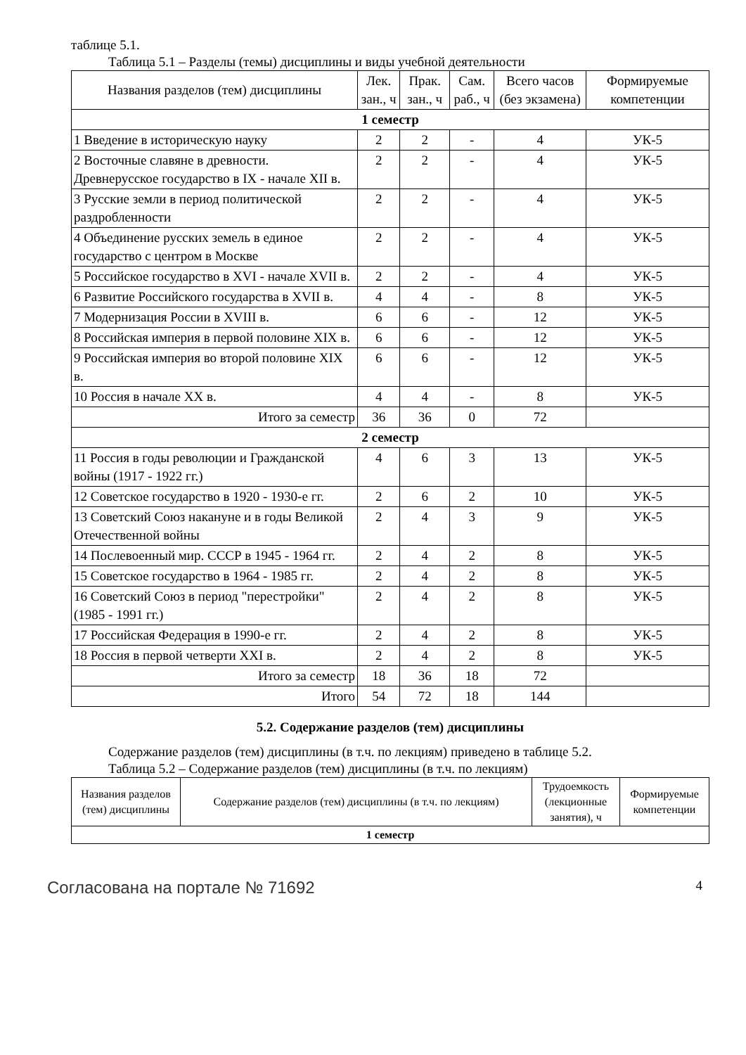таблице 5.1.
Таблица 5.1 – Разделы (темы) дисциплины и виды учебной деятельности
| Названия разделов (тем) дисциплины | Лек. зан., ч | Прак. зан., ч | Сам. раб., ч | Всего часов (без экзамена) | Формируемые компетенции |
| --- | --- | --- | --- | --- | --- |
| 1 семестр | | | | | |
| 1 Введение в историческую науку | 2 | 2 | - | 4 | УК-5 |
| 2 Восточные славяне в древности. Древнерусское государство в IX - начале XII в. | 2 | 2 | - | 4 | УК-5 |
| 3 Русские земли в период политической раздробленности | 2 | 2 | - | 4 | УК-5 |
| 4 Объединение русских земель в единое государство с центром в Москве | 2 | 2 | - | 4 | УК-5 |
| 5 Российское государство в XVI - начале XVII в. | 2 | 2 | - | 4 | УК-5 |
| 6 Развитие Российского государства в XVII в. | 4 | 4 | - | 8 | УК-5 |
| 7 Модернизация России в XVIII в. | 6 | 6 | - | 12 | УК-5 |
| 8 Российская империя в первой половине XIX в. | 6 | 6 | - | 12 | УК-5 |
| 9 Российская империя во второй половине XIX в. | 6 | 6 | - | 12 | УК-5 |
| 10 Россия в начале XX в. | 4 | 4 | - | 8 | УК-5 |
| Итого за семестр | 36 | 36 | 0 | 72 | |
| 2 семестр | | | | | |
| 11 Россия в годы революции и Гражданской войны (1917 - 1922 гг.) | 4 | 6 | 3 | 13 | УК-5 |
| 12 Советское государство в 1920 - 1930-е гг. | 2 | 6 | 2 | 10 | УК-5 |
| 13 Советский Союз накануне и в годы Великой Отечественной войны | 2 | 4 | 3 | 9 | УК-5 |
| 14 Послевоенный мир. СССР в 1945 - 1964 гг. | 2 | 4 | 2 | 8 | УК-5 |
| 15 Советское государство в 1964 - 1985 гг. | 2 | 4 | 2 | 8 | УК-5 |
| 16 Советский Союз в период "перестройки" (1985 - 1991 гг.) | 2 | 4 | 2 | 8 | УК-5 |
| 17 Российская Федерация в 1990-е гг. | 2 | 4 | 2 | 8 | УК-5 |
| 18 Россия в первой четверти XXI в. | 2 | 4 | 2 | 8 | УК-5 |
| Итого за семестр | 18 | 36 | 18 | 72 | |
| Итого | 54 | 72 | 18 | 144 | |
5.2. Содержание разделов (тем) дисциплины
Содержание разделов (тем) дисциплины (в т.ч. по лекциям) приведено в таблице 5.2.
Таблица 5.2 – Содержание разделов (тем) дисциплины (в т.ч. по лекциям)
| Названия разделов (тем) дисциплины | Содержание разделов (тем) дисциплины (в т.ч. по лекциям) | Трудоемкость (лекционные занятия), ч | Формируемые компетенции |
| --- | --- | --- | --- |
| 1 семестр | | | |
Согласована на портале № 71692 4